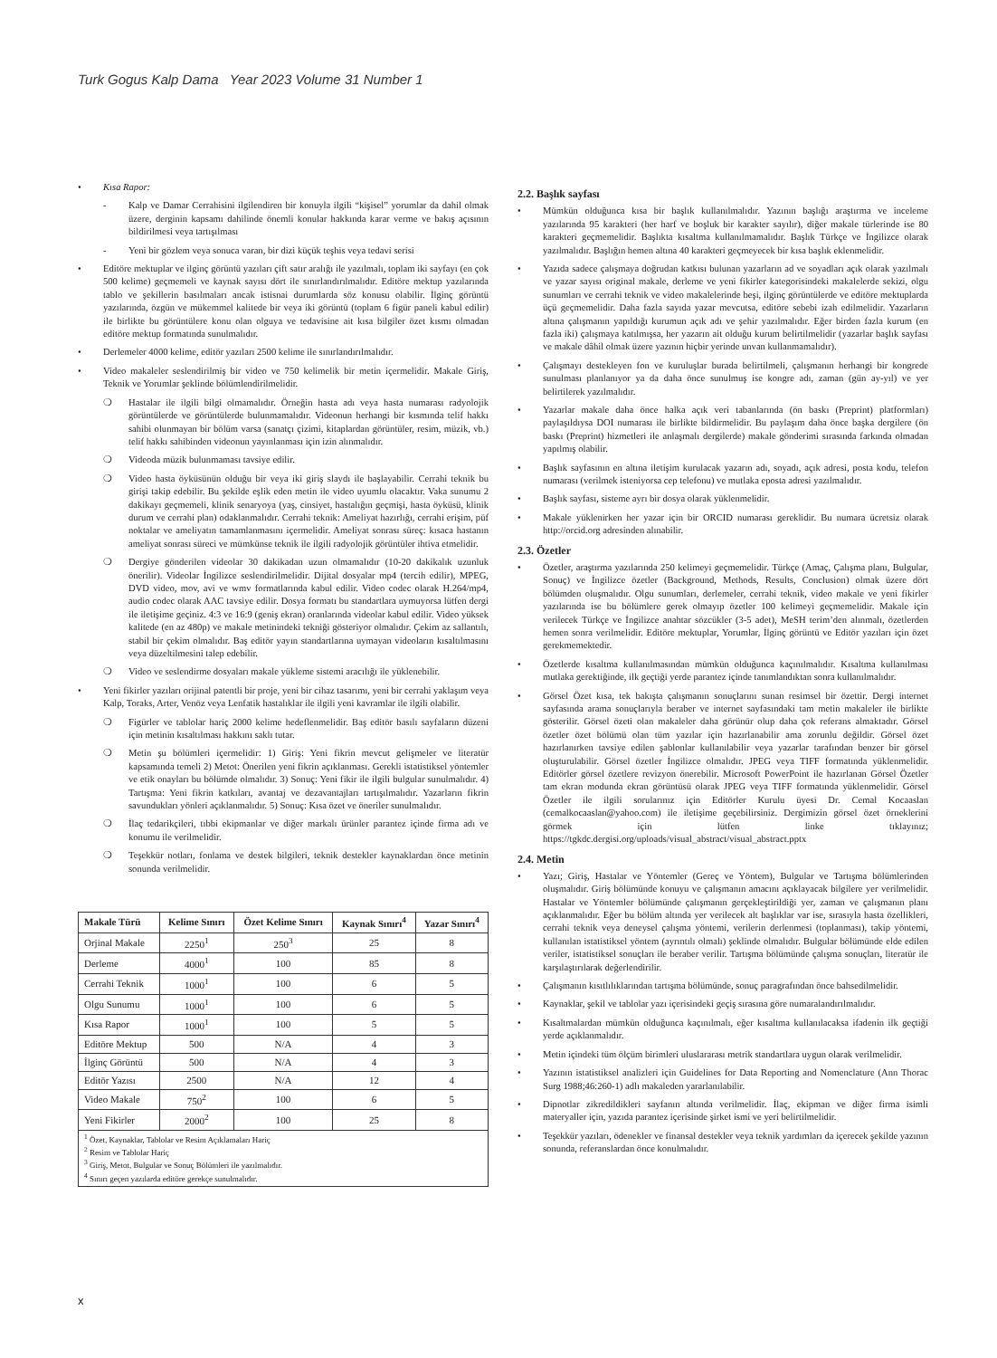Turk Gogus Kalp Dama Year 2023 Volume 31 Number 1
• Kısa Rapor:
- Kalp ve Damar Cerrahisini ilgilendiren bir konuyla ilgili “kişisel” yorumlar da dahil olmak üzere, derginin kapsamı dahilinde önemli konular hakkında karar verme ve bakış açısının bildirilmesi veya tartışılması
- Yeni bir gözlem veya sonuca varan, bir dizi küçük teşhis veya tedavi serisi
• Editöre mektuplar ve ilginç görüntü yazıları çift satır aralığı ile yazılmalı, toplam iki sayfayı (en çok 500 kelime) geçmemeli ve kaynak sayısı dört ile sınırlandırılmalıdır. Editöre mektup yazılarında tablo ve şekillerin basılmaları ancak istisnai durumlarda söz konusu olabilir. İlginç görüntü yazılarında, özgün ve mükemmel kalitede bir veya iki görüntü (toplam 6 figür paneli kabul edilir) ile birlikte bu görüntülere konu olan olguya ve tedavisine ait kısa bilgiler özet kısmı olmadan editöre mektup formatında sunulmalıdır.
• Derlemeler 4000 kelime, editör yazıları 2500 kelime ile sınırlandırılmalıdır.
• Video makaleler seslendirilmiş bir video ve 750 kelimelik bir metin içermelidir. Makale Giriş, Teknik ve Yorumlar şeklinde bölümlendirilmelidir.
❍ Hastalar ile ilgili bilgi olmamalıdır. Örneğin hasta adı veya hasta numarası radyolojik görüntülerde ve görüntülerde bulunmamalıdır. Videonun herhangi bir kısmında telif hakkı sahibi olunmayan bir bölüm varsa (sanatçı çizimi, kitaplardan görüntüler, resim, müzik, vb.) telif hakkı sahibinden videonun yayınlanması için izin alınmalıdır.
❍ Videoda müzik bulunmaması tavsiye edilir.
❍ Video hasta öyküsünün olduğu bir veya iki giriş slaydı ile başlayabilir. Cerrahi teknik bu girişi takip edebilir. Bu şekilde eşlik eden metin ile video uyumlu olacaktır. Vaka sunumu 2 dakikayı geçmemeli, klinik senaryoya (yaş, cinsiyet, hastalığın geçmişi, hasta öyküsü, klinik durum ve cerrahi plan) odaklanmalıdır. Cerrahi teknik: Ameliyat hazırlığı, cerrahi erişim, püf noktalar ve ameliyatın tamamlanmasını içermelidir. Ameliyat sonrası süreç: kısaca hastanın ameliyat sonrası süreci ve mümkünse teknik ile ilgili radyolojik görüntüler ihtiva etmelidir.
❍ Dergiye gönderilen videolar 30 dakikadan uzun olmamalıdır (10-20 dakikalık uzunluk önerilir). Videolar İngilizce seslendirilmelidir. Dijital dosyalar mp4 (tercih edilir), MPEG, DVD video, mov, avi ve wmv formatlarında kabul edilir. Video codec olarak H.264/mp4, audio codec olarak AAC tavsiye edilir. Dosya formatı bu standartlara uymuyorsa lütfen dergi ile iletişime geçiniz. 4:3 ve 16:9 (geniş ekran) oranlarında videolar kabul edilir. Video yüksek kalitede (en az 480p) ve makale metinindeki tekniği gösteriyor olmalıdır. Çekim az sallantılı, stabil bir çekim olmalıdır. Baş editör yayın standartlarına uymayan videoların kısaltılmasını veya düzeltilmesini talep edebilir.
❍ Video ve seslendirme dosyaları makale yükleme sistemi aracılığı ile yüklenebilir.
• Yeni fikirler yazıları orijinal patentli bir proje, yeni bir cihaz tasarımı, yeni bir cerrahi yaklaşım veya Kalp, Toraks, Arter, Venöz veya Lenfatik hastalıklar ile ilgili yeni kavramlar ile ilgili olabilir.
❍ Figürler ve tablolar hariç 2000 kelime hedeflenmelidir. Baş editör basılı sayfaların düzeni için metinin kısaltılması hakkını saklı tutar.
❍ Metin şu bölümleri içermelidir: 1) Giriş: Yeni fikrin mevcut gelişmeler ve literatür kapsamında temeli 2) Metot: Önerilen yeni fikrin açıklanması. Gerekli istatistiksel yöntemler ve etik onayları bu bölümde olmalıdır. 3) Sonuç: Yeni fikir ile ilgili bulgular sunulmalıdır. 4) Tartışma: Yeni fikrin katkıları, avantaj ve dezavantajları tartışılmalıdır. Yazarların fikrin savundukları yönleri açıklanmalıdır. 5) Sonuç: Kısa özet ve öneriler sunulmalıdır.
❍ İlaç tedarikçileri, tıbbi ekipmanlar ve diğer markalı ürünler parantez içinde firma adı ve konumu ile verilmelidir.
❍ Teşekkür notları, fonlama ve destek bilgileri, teknik destekler kaynaklardan önce metinin sonunda verilmelidir.
| Makale Türü | Kelime Sınırı | Özet Kelime Sınırı | Kaynak Sınırı<sup>4</sup> | Yazar Sınırı<sup>4</sup> |
| --- | --- | --- | --- | --- |
| Orjinal Makale | 2250<sup>1</sup> | 250<sup>3</sup> | 25 | 8 |
| Derleme | 4000<sup>1</sup> | 100 | 85 | 8 |
| Cerrahi Teknik | 1000<sup>1</sup> | 100 | 6 | 5 |
| Olgu Sunumu | 1000<sup>1</sup> | 100 | 6 | 5 |
| Kısa Rapor | 1000<sup>1</sup> | 100 | 5 | 5 |
| Editöre Mektup | 500 | N/A | 4 | 3 |
| İlginç Görüntü | 500 | N/A | 4 | 3 |
| Editör Yazısı | 2500 | N/A | 12 | 4 |
| Video Makale | 750<sup>2</sup> | 100 | 6 | 5 |
| Yeni Fikirler | 2000<sup>2</sup> | 100 | 25 | 8 |
| <sup>1</sup> Özet, Kaynaklar, Tablolar ve Resim Açıklamaları Hariç <sup>2</sup> Resim ve Tablolar Hariç <sup>3</sup> Giriş, Metot, Bulgular ve Sonuç Bölümleri ile yazılmalıdır. <sup>4</sup> Sınırı geçen yazılarda editöre gerekçe sunulmalıdır. | | | | |
2.2. Başlık sayfası
• Mümkün olduğunca kısa bir başlık kullanılmalıdır. Yazının başlığı araştırma ve inceleme yazılarında 95 karakteri (her harf ve boşluk bir karakter sayılır), diğer makale türlerinde ise 80 karakteri geçmemelidir. Başlıkta kısaltma kullanılmamalıdır. Başlık Türkçe ve İngilizce olarak yazılmalıdır. Başlığın hemen altına 40 karakteri geçmeyecek bir kısa başlık eklenmelidir.
• Yazıda sadece çalışmaya doğrudan katkısı bulunan yazarların ad ve soyadları açık olarak yazılmalı ve yazar sayısı original makale, derleme ve yeni fikirler kategorisindeki makalelerde sekizi, olgu sunumları ve cerrahi teknik ve video makalelerinde beşi, ilginç görüntülerde ve editöre mektuplarda üçü geçmemelidir. Daha fazla sayıda yazar mevcutsa, editöre sebebi izah edilmelidir. Yazarların altına çalışmanın yapıldığı kurumun açık adı ve şehir yazılmalıdır. Eğer birden fazla kurum (en fazla iki) çalışmaya katılmışsa, her yazarın ait olduğu kurum belirtilmelidir (yazarlar başlık sayfası ve makale dâhil olmak üzere yazının hiçbir yerinde unvan kullanmamalıdır).
• Çalışmayı destekleyen fon ve kuruluşlar burada belirtilmeli, çalışmanın herhangi bir kongrede sunulması planlanıyor ya da daha önce sunulmuş ise kongre adı, zaman (gün ay-yıl) ve yer belirtilerek yazılmalıdır.
• Yazarlar makale daha önce halka açık veri tabanlarında (ön baskı (Preprint) platformları) paylaşıldıysa DOI numarası ile birlikte bildirmelidir. Bu paylaşım daha önce başka dergilere (ön baskı (Preprint) hizmetleri ile anlaşmalı dergilerde) makale gönderimi sırasında farkında olmadan yapılmış olabilir.
• Başlık sayfasının en altına iletişim kurulacak yazarın adı, soyadı, açık adresi, posta kodu, telefon numarası (verilmek isteniyorsa cep telefonu) ve mutlaka eposta adresi yazılmalıdır.
• Başlık sayfası, sisteme ayrı bir dosya olarak yüklenmelidir.
• Makale yüklenirken her yazar için bir ORCID numarası gereklidir. Bu numara ücretsiz olarak http://orcid.org adresinden alınabilir.
2.3. Özetler
• Özetler, araştırma yazılarında 250 kelimeyi geçmemelidir. Türkçe (Amaç, Çalışma planı, Bulgular, Sonuç) ve İngilizce özetler (Background, Methods, Results, Conclusion) olmak üzere dört bölümden oluşmalıdır. Olgu sunumları, derlemeler, cerrahi teknik, video makale ve yeni fikirler yazılarında ise bu bölümlere gerek olmayıp özetler 100 kelimeyi geçmemelidir. Makale için verilecek Türkçe ve İngilizce anahtar sözcükler (3-5 adet), MeSH terim’den alınmalı, özetlerden hemen sonra verilmelidir. Editöre mektuplar, Yorumlar, İlginç görüntü ve Editör yazıları için özet gerekmemektedir.
• Özetlerde kısaltma kullanılmasından mümkün olduğunca kaçınılmalıdır. Kısaltma kullanılması mutlaka gerektiğinde, ilk geçtiği yerde parantez içinde tanımlandıktan sonra kullanılmalıdır.
• Görsel Özet kısa, tek bakışta çalışmanın sonuçlarını sunan resimsel bir özettir. Dergi internet sayfasında arama sonuçlarıyla beraber ve internet sayfasındaki tam metin makaleler ile birlikte gösterilir. Görsel özeti olan makaleler daha görünür olup daha çok referans almaktadır. Görsel özetler özet bölümü olan tüm yazılar için hazırlanabilir ama zorunlu değildir. Görsel özet hazırlanırken tavsiye edilen şablonlar kullanılabilir veya yazarlar tarafından benzer bir görsel oluşturulabilir. Görsel özetler İngilizce olmalıdır. JPEG veya TIFF formatında yüklenmelidir. Editörler görsel özetlere revizyon önerebilir. Microsoft PowerPoint ile hazırlanan Görsel Özetler tam ekran modunda ekran görüntüsü olarak JPEG veya TIFF formatında yüklenmelidir. Görsel Özetler ile ilgili sorularınız için Editörler Kurulu üyesi Dr. Cemal Kocaaslan (cemalkocaaslan@yahoo.com) ile iletişime geçebilirsiniz. Dergimizin görsel özet örneklerini görmek için lütfen linke tıklayınız; https://tgkdc.dergisi.org/uploads/visual_abstract/visual_abstract.pptx
2.4. Metin
• Yazı; Giriş, Hastalar ve Yöntemler (Gereç ve Yöntem), Bulgular ve Tartışma bölümlerinden oluşmalıdır. Giriş bölümünde konuyu ve çalışmanın amacını açıklayacak bilgilere yer verilmelidir. Hastalar ve Yöntemler bölümünde çalışmanın gerçekleştirildiği yer, zaman ve çalışmanın planı açıklanmalıdır. Eğer bu bölüm altında yer verilecek alt başlıklar var ise, sırasıyla hasta özellikleri, cerrahi teknik veya deneysel çalışma yöntemi, verilerin derlenmesi (toplanması), takip yöntemi, kullanılan istatistiksel yöntem (ayrıntılı olmalı) şeklinde olmalıdır. Bulgular bölümünde elde edilen veriler, istatistiksel sonuçları ile beraber verilir. Tartışma bölümünde çalışma sonuçları, literatür ile karşılaştırılarak değerlendirilir.
• Çalışmanın kısıtlılıklarından tartışma bölümünde, sonuç paragrafından önce bahsedilmelidir.
• Kaynaklar, şekil ve tablolar yazı içerisindeki geçiş sırasına göre numaralandırılmalıdır.
• Kısaltmalardan mümkün olduğunca kaçınılmalı, eğer kısaltma kullanılacaksa ifadenin ilk geçtiği yerde açıklanmalıdır.
• Metin içindeki tüm ölçüm birimleri uluslararası metrik standartlara uygun olarak verilmelidir.
• Yazının istatistiksel analizleri için Guidelines for Data Reporting and Nomenclature (Ann Thorac Surg 1988;46:260-1) adlı makaleden yararlanılabilir.
• Dipnotlar zikredildikleri sayfanın altında verilmelidir. İlaç, ekipman ve diğer firma isimli materyaller için, yazıda parantez içerisinde şirket ismi ve yeri belirtilmelidir.
• Teşekkür yazıları, ödenekler ve finansal destekler veya teknik yardımları da içerecek şekilde yazının sonunda, referanslardan önce konulmalıdır.
x